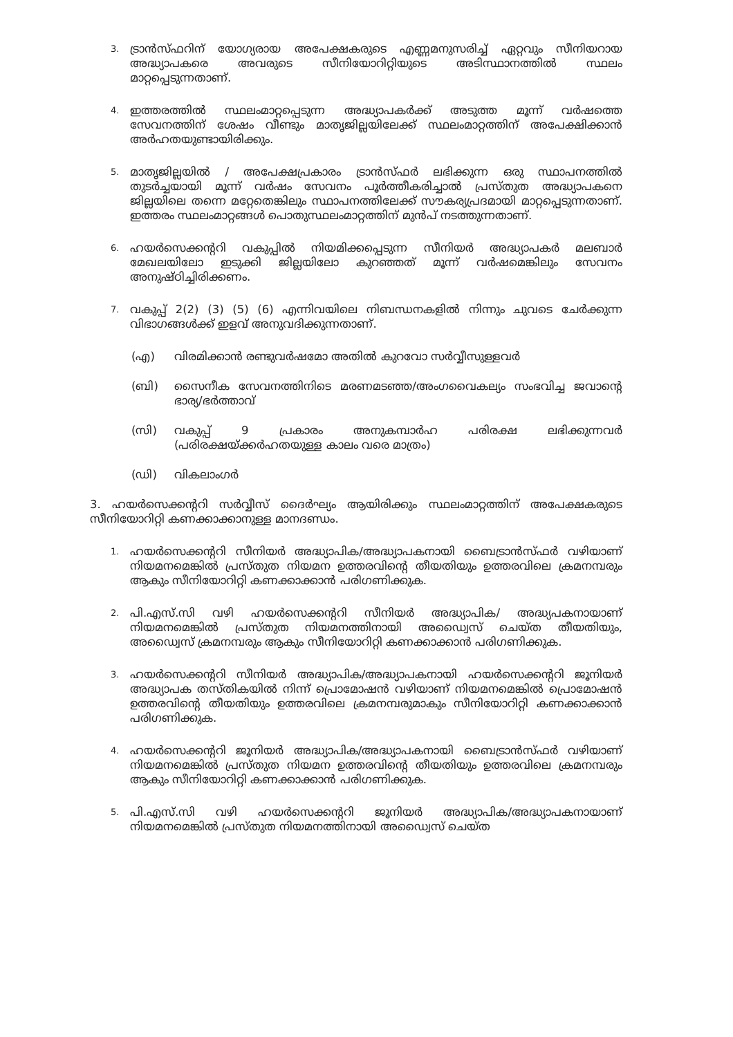3.
ട്രാൻസ്ഫറിന് യോഗ്യരായ അപേക്ഷകരുടെ എണ്ണമനുസരിച്ച് ഏറ്റവും സീനിയറായ അദ്ധ്യാപകരെ അവരുടെ സീനിയോറിറ്റിയുടെ അടിസ്ഥാനത്തിൽ സ്ഥലം മാറ്റപ്പെടുന്നതാണ്.
4.
ഇത്തരത്തിൽ സ്ഥലംമാറ്റപ്പെടുന്ന അദ്ധ്യാപകർക്ക് അടുത്ത മൂന്ന് വർഷത്തെ സേവനത്തിന് ശേഷം വീണ്ടും മാതൃജില്ലയിലേക്ക് സ്ഥലംമാറ്റത്തിന് അപേക്ഷിക്കാൻ അർഹതയുണ്ടായിരിക്കും.
5.
മാതൃജില്ലയിൽ / അപേക്ഷപ്രകാരം ട്രാൻസ്ഫർ ലഭിക്കുന്ന ഒരു സ്ഥാപനത്തിൽ തുടർച്ചയായി മൂന്ന് വർഷം സേവനം പൂർത്തീകരിച്ചാൽ പ്രസ്തുത അദ്ധ്യാപകനെ ജില്ലയിലെ തന്നെ മറ്റേതെങ്കിലും സ്ഥാപനത്തിലേക്ക് സൗകര്യപ്രദമായി മാറ്റപ്പെടുന്നതാണ്. ഇത്തരം സ്ഥലംമാറ്റങ്ങൾ പൊതുസ്ഥലംമാറ്റത്തിന് മുൻപ് നടത്തുന്നതാണ്.
6.
ഹയർസെക്കന്ററി വകുപ്പിൽ നിയമിക്കപ്പെടുന്ന സീനിയർ അദ്ധ്യാപകർ മലബാർ മേഖലയിലോ ഇടുക്കി ജില്ലയിലോ കുറഞ്ഞത് മൂന്ന് വർഷമെങ്കിലും സേവനം അനുഷ്ഠിച്ചിരിക്കണം.
7.
വകുപ്പ് 2(2) (3) (5) (6) എന്നിവയിലെ നിബന്ധനകളിൽ നിന്നും ചുവടെ ചേർക്കുന്ന വിഭാഗങ്ങൾക്ക് ഇളവ് അനുവദിക്കുന്നതാണ്.
(എ) വിരമിക്കാൻ രണ്ടുവർഷമോ അതിൽ കുറവോ സർവ്വീസുള്ളവർ
(ബി) സൈനീക സേവനത്തിനിടെ മരണമടഞ്ഞ/അംഗവൈകല്യം സംഭവിച്ച ജവാന്റെ ഭാര്യ/ഭർത്താവ്
(സി) വകുപ്പ് 9 പ്രകാരം അനുകമ്പാർഹ പരിരക്ഷ ലഭിക്കുന്നവർ (പരിരക്ഷയ്ക്കർഹതയുള്ള കാലം വരെ മാത്രം)
(ഡി) വികലാംഗർ
3. ഹയർസെക്കന്ററി സർവ്വീസ് ദൈർഘ്യം ആയിരിക്കും സ്ഥലംമാറ്റത്തിന് അപേക്ഷകരുടെ സീനിയോറിറ്റി കണക്കാക്കാനുള്ള മാനദണ്ഡം.
1.
ഹയർസെക്കന്ററി സീനിയർ അദ്ധ്യാപിക/അദ്ധ്യാപകനായി ബൈട്രാൻസ്ഫർ വഴിയാണ് നിയമനമെങ്കിൽ പ്രസ്തുത നിയമന ഉത്തരവിന്റെ തീയതിയും ഉത്തരവിലെ ക്രമനമ്പരും ആകും സീനിയോറിറ്റി കണക്കാക്കാൻ പരിഗണിക്കുക.
2.
പി.എസ്.സി വഴി ഹയർസെക്കന്ററി സീനിയർ അദ്ധ്യാപിക/ അദ്ധ്യപകനായാണ് നിയമനമെങ്കിൽ പ്രസ്തുത നിയമനത്തിനായി അഡ്വൈസ് ചെയ്ത തീയതിയും, അഡ്വൈസ് ക്രമനമ്പരും ആകും സീനിയോറിറ്റി കണക്കാക്കാൻ പരിഗണിക്കുക.
3.
ഹയർസെക്കന്ററി സീനിയർ അദ്ധ്യാപിക/അദ്ധ്യാപകനായി ഹയർസെക്കന്ററി ജൂനിയർ അദ്ധ്യാപക തസ്തികയിൽ നിന്ന് പ്രൊമോഷൻ വഴിയാണ് നിയമനമെങ്കിൽ പ്രൊമോഷൻ ഉത്തരവിന്റെ തീയതിയും ഉത്തരവിലെ ക്രമനമ്പരുമാകും സീനിയോറിറ്റി കണക്കാക്കാൻ പരിഗണിക്കുക.
4.
ഹയർസെക്കന്ററി ജൂനിയർ അദ്ധ്യാപിക/അദ്ധ്യാപകനായി ബൈട്രാൻസ്ഫർ വഴിയാണ് നിയമനമെങ്കിൽ പ്രസ്തുത നിയമന ഉത്തരവിന്റെ തീയതിയും ഉത്തരവിലെ ക്രമനമ്പരും ആകും സീനിയോറിറ്റി കണക്കാക്കാൻ പരിഗണിക്കുക.
5.
പി.എസ്.സി വഴി ഹയർസെക്കന്ററി ജൂനിയർ അദ്ധ്യാപിക/അദ്ധ്യാപകനായാണ് നിയമനമെങ്കിൽ പ്രസ്തുത നിയമനത്തിനായി അഡ്വൈസ് ചെയ്ത